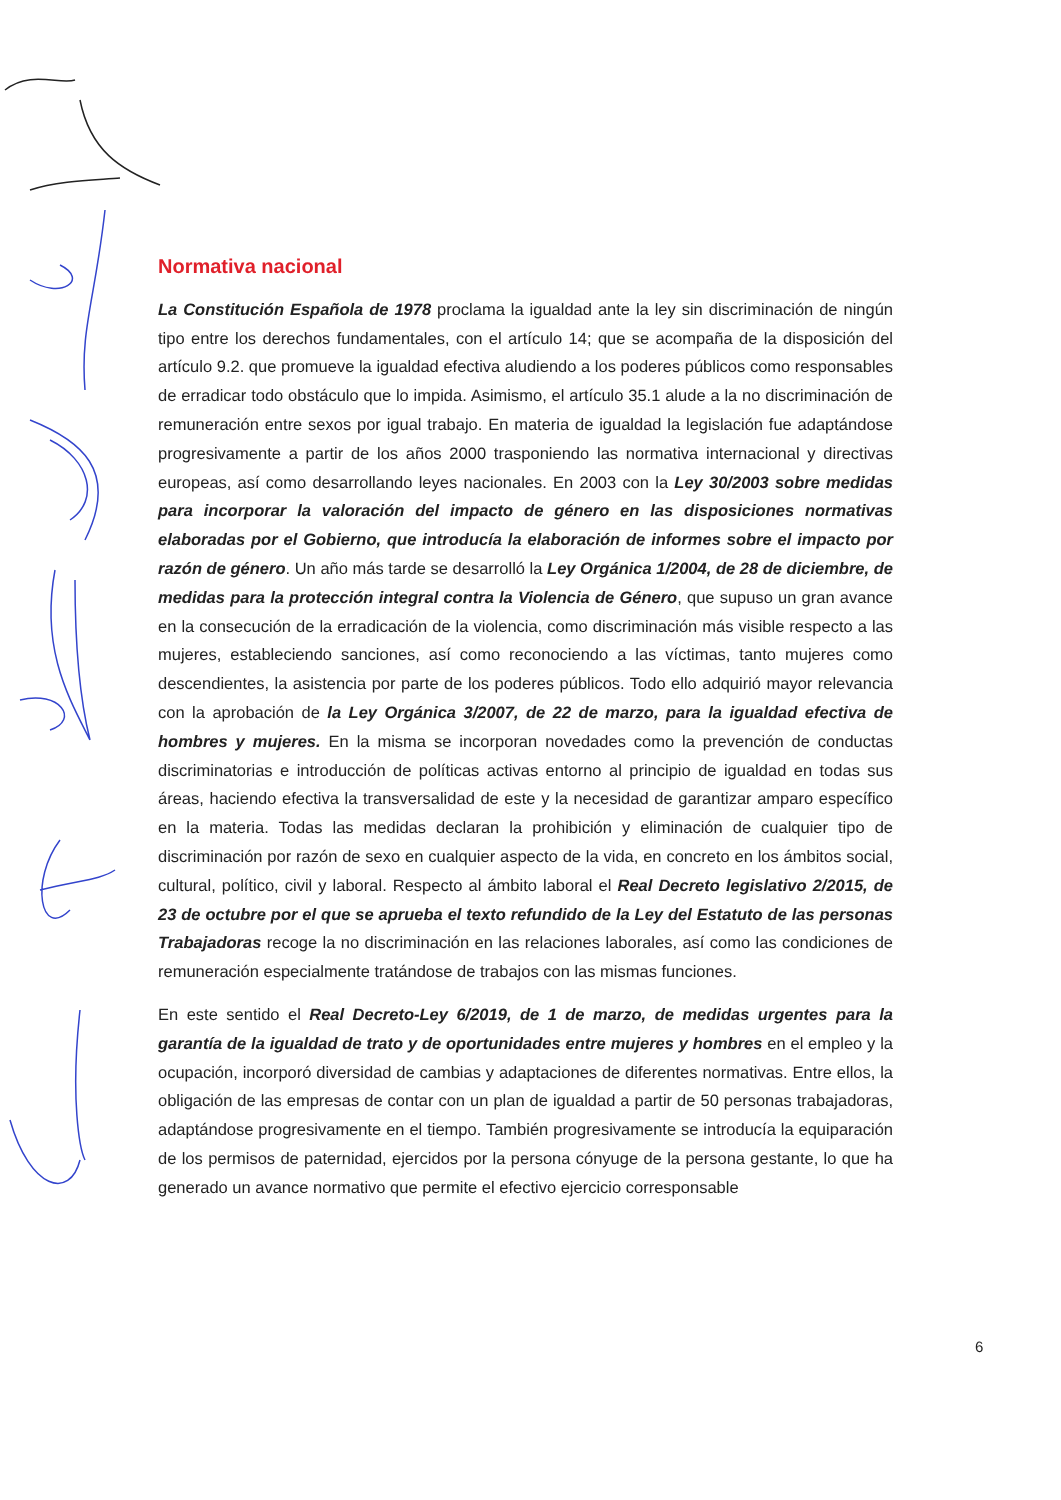Normativa nacional
La Constitución Española de 1978 proclama la igualdad ante la ley sin discriminación de ningún tipo entre los derechos fundamentales, con el artículo 14; que se acompaña de la disposición del artículo 9.2. que promueve la igualdad efectiva aludiendo a los poderes públicos como responsables de erradicar todo obstáculo que lo impida. Asimismo, el artículo 35.1 alude a la no discriminación de remuneración entre sexos por igual trabajo. En materia de igualdad la legislación fue adaptándose progresivamente a partir de los años 2000 trasponiendo las normativa internacional y directivas europeas, así como desarrollando leyes nacionales. En 2003 con la Ley 30/2003 sobre medidas para incorporar la valoración del impacto de género en las disposiciones normativas elaboradas por el Gobierno, que introducía la elaboración de informes sobre el impacto por razón de género. Un año más tarde se desarrolló la Ley Orgánica 1/2004, de 28 de diciembre, de medidas para la protección integral contra la Violencia de Género, que supuso un gran avance en la consecución de la erradicación de la violencia, como discriminación más visible respecto a las mujeres, estableciendo sanciones, así como reconociendo a las víctimas, tanto mujeres como descendientes, la asistencia por parte de los poderes públicos. Todo ello adquirió mayor relevancia con la aprobación de la Ley Orgánica 3/2007, de 22 de marzo, para la igualdad efectiva de hombres y mujeres. En la misma se incorporan novedades como la prevención de conductas discriminatorias e introducción de políticas activas entorno al principio de igualdad en todas sus áreas, haciendo efectiva la transversalidad de este y la necesidad de garantizar amparo específico en la materia. Todas las medidas declaran la prohibición y eliminación de cualquier tipo de discriminación por razón de sexo en cualquier aspecto de la vida, en concreto en los ámbitos social, cultural, político, civil y laboral. Respecto al ámbito laboral el Real Decreto legislativo 2/2015, de 23 de octubre por el que se aprueba el texto refundido de la Ley del Estatuto de las personas Trabajadoras recoge la no discriminación en las relaciones laborales, así como las condiciones de remuneración especialmente tratándose de trabajos con las mismas funciones.
En este sentido el Real Decreto-Ley 6/2019, de 1 de marzo, de medidas urgentes para la garantía de la igualdad de trato y de oportunidades entre mujeres y hombres en el empleo y la ocupación, incorporó diversidad de cambias y adaptaciones de diferentes normativas. Entre ellos, la obligación de las empresas de contar con un plan de igualdad a partir de 50 personas trabajadoras, adaptándose progresivamente en el tiempo. También progresivamente se introducía la equiparación de los permisos de paternidad, ejercidos por la persona cónyuge de la persona gestante, lo que ha generado un avance normativo que permite el efectivo ejercicio corresponsable
6